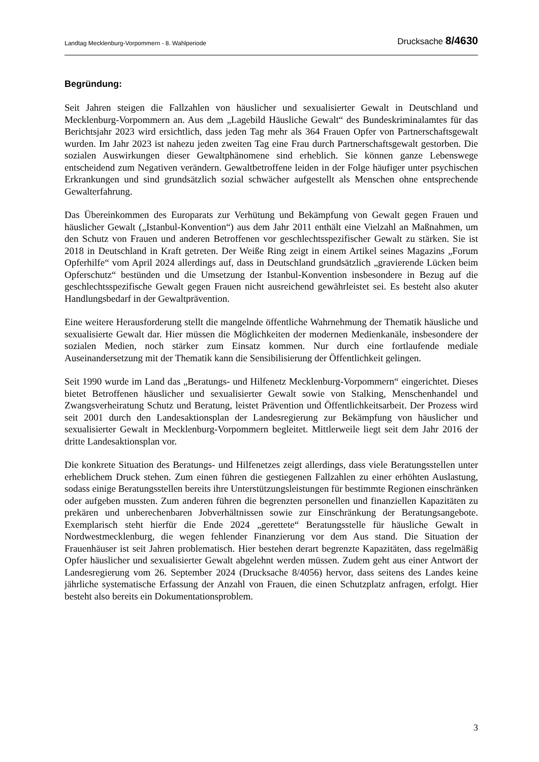Landtag Mecklenburg-Vorpommern - 8. Wahlperiode Drucksache 8/4630
Begründung:
Seit Jahren steigen die Fallzahlen von häuslicher und sexualisierter Gewalt in Deutschland und Mecklenburg-Vorpommern an. Aus dem „Lagebild Häusliche Gewalt“ des Bundeskriminal­amtes für das Berichtsjahr 2023 wird ersichtlich, dass jeden Tag mehr als 364 Frauen Opfer von Partnerschaftsgewalt wurden. Im Jahr 2023 ist nahezu jeden zweiten Tag eine Frau durch Partnerschaftsgewalt gestorben. Die sozialen Auswirkungen dieser Gewaltphänomene sind erheblich. Sie können ganze Lebenswege entscheidend zum Negativen verändern. Gewalt­betroffene leiden in der Folge häufiger unter psychischen Erkrankungen und sind grundsätzlich sozial schwächer aufgestellt als Menschen ohne entsprechende Gewalterfahrung.
Das Übereinkommen des Europarats zur Verhütung und Bekämpfung von Gewalt gegen Frauen und häuslicher Gewalt („Istanbul-Konvention“) aus dem Jahr 2011 enthält eine Vielzahl an Maßnahmen, um den Schutz von Frauen und anderen Betroffenen vor geschlechtsspezifischer Gewalt zu stärken. Sie ist 2018 in Deutschland in Kraft getreten. Der Weiße Ring zeigt in einem Artikel seines Magazins „Forum Opferhilfe“ vom April 2024 allerdings auf, dass in Deutschland grundsätzlich „gravierende Lücken beim Opferschutz“ bestünden und die Umsetzung der Istanbul-Konvention insbesondere in Bezug auf die geschlechtsspezifische Gewalt gegen Frauen nicht ausreichend gewährleistet sei. Es besteht also akuter Handlungs­bedarf in der Gewaltprävention.
Eine weitere Herausforderung stellt die mangelnde öffentliche Wahrnehmung der Thematik häusliche und sexualisierte Gewalt dar. Hier müssen die Möglichkeiten der modernen Medien­kanäle, insbesondere der sozialen Medien, noch stärker zum Einsatz kommen. Nur durch eine fortlaufende mediale Auseinandersetzung mit der Thematik kann die Sensibilisierung der Öffentlichkeit gelingen.
Seit 1990 wurde im Land das „Beratungs- und Hilfenetz Mecklenburg-Vorpommern“ einge­richtet. Dieses bietet Betroffenen häuslicher und sexualisierter Gewalt sowie von Stalking, Menschenhandel und Zwangsverheiratung Schutz und Beratung, leistet Prävention und Öffentlichkeitsarbeit. Der Prozess wird seit 2001 durch den Landesaktionsplan der Landes­regierung zur Bekämpfung von häuslicher und sexualisierter Gewalt in Mecklenburg-Vorpommern begleitet. Mittlerweile liegt seit dem Jahr 2016 der dritte Landesaktionsplan vor.
Die konkrete Situation des Beratungs- und Hilfenetzes zeigt allerdings, dass viele Beratungs­stellen unter erheblichem Druck stehen. Zum einen führen die gestiegenen Fallzahlen zu einer erhöhten Auslastung, sodass einige Beratungsstellen bereits ihre Unterstützungsleistungen für bestimmte Regionen einschränken oder aufgeben mussten. Zum anderen führen die begrenzten personellen und finanziellen Kapazitäten zu prekären und unberechenbaren Jobverhältnissen sowie zur Einschränkung der Beratungsangebote. Exemplarisch steht hierfür die Ende 2024 „gerettete“ Beratungsstelle für häusliche Gewalt in Nordwestmecklenburg, die wegen fehlender Finanzierung vor dem Aus stand. Die Situation der Frauenhäuser ist seit Jahren problematisch. Hier bestehen derart begrenzte Kapazitäten, dass regelmäßig Opfer häuslicher und sexuali­sierter Gewalt abgelehnt werden müssen. Zudem geht aus einer Antwort der Landesregierung vom 26. September 2024 (Drucksache 8/4056) hervor, dass seitens des Landes keine jährliche systematische Erfassung der Anzahl von Frauen, die einen Schutzplatz anfragen, erfolgt. Hier besteht also bereits ein Dokumentationsproblem.
3